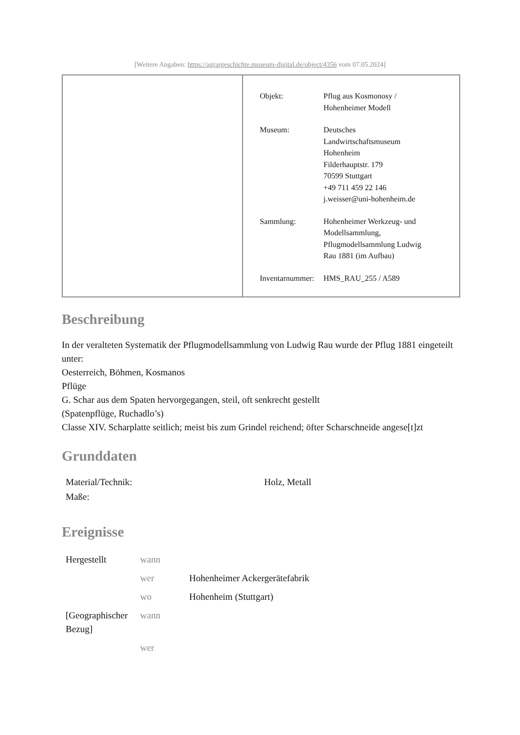[Weitere Angaben: https://agrargeschichte.museum-digital.de/object/4356 vom 07.05.2024]
| Objekt: | Pflug aus Kosmonosy / Hohenheimer Modell |
| Museum: | Deutsches Landwirtschaftsmuseum Hohenheim Filderhauptstr. 179 70599 Stuttgart +49 711 459 22 146 j.weisser@uni-hohenheim.de |
| Sammlung: | Hohenheimer Werkzeug- und Modellsammlung, Pflugmodellsammlung Ludwig Rau 1881 (im Aufbau) |
| Inventarnummer: | HMS_RAU_255 / A589 |
Beschreibung
In der veralteten Systematik der Pflugmodellsammlung von Ludwig Rau wurde der Pflug 1881 eingeteilt unter:
Oesterreich, Böhmen, Kosmanos
Pflüge
G. Schar aus dem Spaten hervorgegangen, steil, oft senkrecht gestellt
(Spatenpflüge, Ruchadlo’s)
Classe XIV. Scharplatte seitlich; meist bis zum Grindel reichend; öfter Scharschneide angese[t]zt
Grunddaten
| Material/Technik: | Holz, Metall |
| Maße: | |
Ereignisse
| Hergestellt | wann | |
| | wer | Hohenheimer Ackergerätefabrik |
| | wo | Hohenheim (Stuttgart) |
| [Geographischer Bezug] | wann | |
| | wer | |